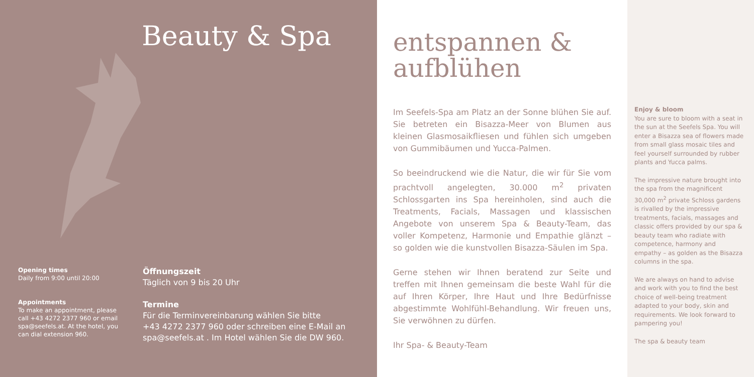Beauty & Spa
Opening times
Daily from 9:00 until 20:00
Appointments
To make an appointment, please call +43 4272 2377 960 or email spa@seefels.at. At the hotel, you can dial extension 960.
Öffnungszeit
Täglich von 9 bis 20 Uhr
Termine
Für die Terminvereinbarung wählen Sie bitte
+43 4272 2377 960 oder schreiben eine E-Mail an
spa@seefels.at . Im Hotel wählen Sie die DW 960.
entspannen &
aufblühen
Im Seefels-Spa am Platz an der Sonne blühen Sie auf. Sie betreten ein Bisazza-Meer von Blumen aus kleinen Glasmosaikfliesen und fühlen sich umgeben von Gummibäumen und Yucca-Palmen.
So beeindruckend wie die Natur, die wir für Sie vom prachtvoll angelegten, 30.000 m<sup>2</sup> privaten Schlossgarten ins Spa hereinholen, sind auch die Treatments, Facials, Massagen und klassischen Angebote von unserem Spa & Beauty-Team, das voller Kompetenz, Harmonie und Empathie glänzt – so golden wie die kunstvollen Bisazza-Säulen im Spa.
Gerne stehen wir Ihnen beratend zur Seite und treffen mit Ihnen gemeinsam die beste Wahl für die auf Ihren Körper, Ihre Haut und Ihre Bedürfnisse abgestimmte Wohlfühl-Behandlung. Wir freuen uns, Sie verwöhnen zu dürfen.
Ihr Spa- & Beauty-Team
Enjoy & bloom
You are sure to bloom with a seat in the sun at the Seefels Spa. You will enter a Bisazza sea of flowers made from small glass mosaic tiles and feel yourself surrounded by rubber plants and Yucca palms.
The impressive nature brought into the spa from the magnificent 30,000 m<sup>2</sup> private Schloss gardens is rivalled by the impressive treatments, facials, massages and classic offers provided by our spa & beauty team who radiate with competence, harmony and empathy – as golden as the Bisazza columns in the spa.
We are always on hand to advise and work with you to find the best choice of well-being treatment adapted to your body, skin and requirements. We look forward to pampering you!
The spa & beauty team